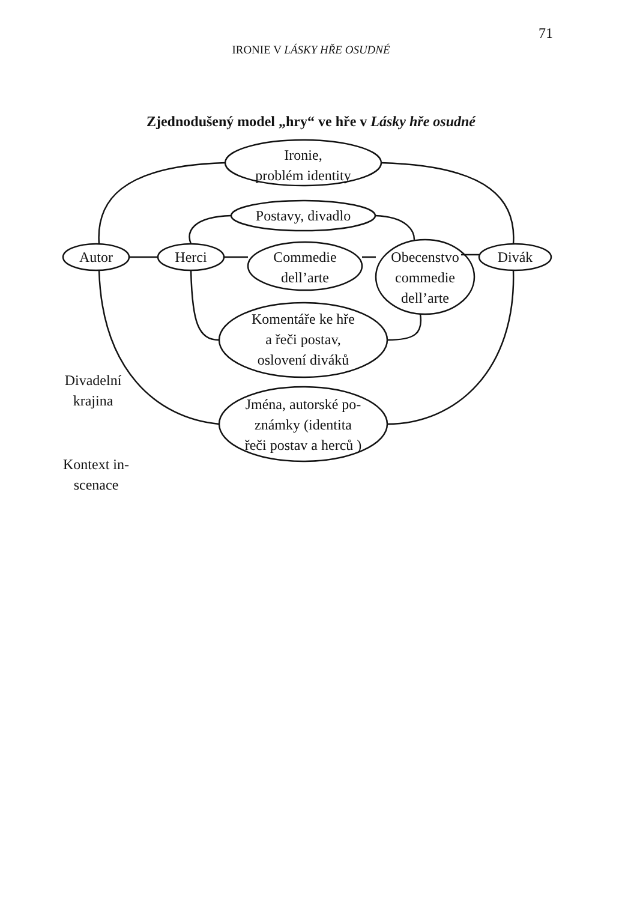71
IRONIE V LÁSKY HŘE OSUDNÉ
Zjednodušený model „hry“ ve hře v Lásky hře osudné
Ironie,
problém identity
Postavy, divadlo
Autor Herci
Commedie
dell’arte
Obecenstvo
commedie
dell’arte
Divák
Komentáře ke hře
a řeči postav,
oslovení diváků
Jména, autorské po-
známky (identita
řeči postav a herců )
Divadelní
krajina
Kontext in-
scenace